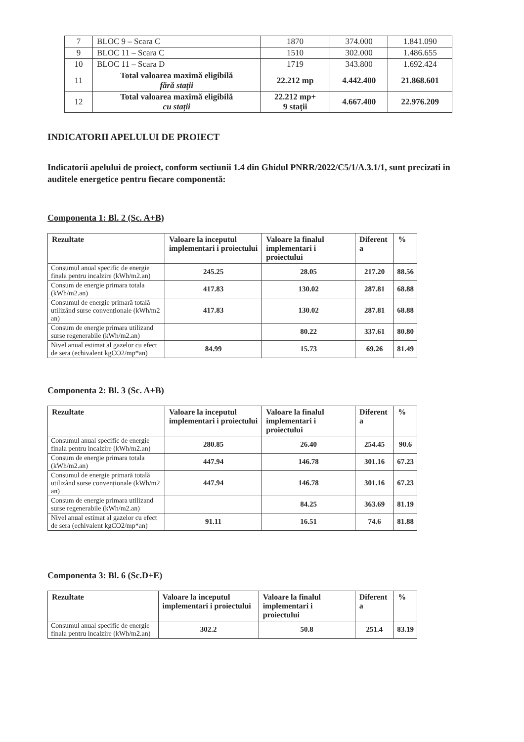| 7 | BLOC 9 – Scara C | 1870 | 374.000 | 1.841.090 |
| 9 | BLOC 11 – Scara C | 1510 | 302.000 | 1.486.655 |
| 10 | BLOC 11 – Scara D | 1719 | 343.800 | 1.692.424 |
| 11 | Total valoarea maximă eligibilă fără stații | 22.212 mp | 4.442.400 | 21.868.601 |
| 12 | Total valoarea maximă eligibilă cu stații | 22.212 mp+ 9 stații | 4.667.400 | 22.976.209 |
INDICATORII APELULUI DE PROIECT
Indicatorii apelului de proiect, conform sectiunii 1.4 din Ghidul PNRR/2022/C5/1/A.3.1/1, sunt precizati in auditele energetice pentru fiecare componentă:
Componenta 1: Bl. 2 (Sc. A+B)
| Rezultate | Valoare la inceputul implementari i proiectului | Valoare la finalul implementari i proiectului | Diferent a | % |
| --- | --- | --- | --- | --- |
| Consumul anual specific de energie finala pentru incalzire (kWh/m2.an) | 245.25 | 28.05 | 217.20 | 88.56 |
| Consum de energie primara totala (kWh/m2.an) | 417.83 | 130.02 | 287.81 | 68.88 |
| Consumul de energie primară totală utilizând surse convenționale (kWh/m2 an) | 417.83 | 130.02 | 287.81 | 68.88 |
| Consum de energie primara utilizand surse regenerabile (kWh/m2.an) | | 80.22 | 337.61 | 80.80 |
| Nivel anual estimat al gazelor cu efect de sera (echivalent kgCO2/mp*an) | 84.99 | 15.73 | 69.26 | 81.49 |
Componenta 2: Bl. 3 (Sc. A+B)
| Rezultate | Valoare la inceputul implementari i proiectului | Valoare la finalul implementari i proiectului | Diferent a | % |
| --- | --- | --- | --- | --- |
| Consumul anual specific de energie finala pentru incalzire (kWh/m2.an) | 280.85 | 26.40 | 254.45 | 90.6 |
| Consum de energie primara totala (kWh/m2.an) | 447.94 | 146.78 | 301.16 | 67.23 |
| Consumul de energie primară totală utilizând surse convenționale (kWh/m2 an) | 447.94 | 146.78 | 301.16 | 67.23 |
| Consum de energie primara utilizand surse regenerabile (kWh/m2.an) | | 84.25 | 363.69 | 81.19 |
| Nivel anual estimat al gazelor cu efect de sera (echivalent kgCO2/mp*an) | 91.11 | 16.51 | 74.6 | 81.88 |
Componenta 3: Bl. 6 (Sc.D+E)
| Rezultate | Valoare la inceputul implementari i proiectului | Valoare la finalul implementari i proiectului | Diferent a | % |
| --- | --- | --- | --- | --- |
| Consumul anual specific de energie finala pentru incalzire (kWh/m2.an) | 302.2 | 50.8 | 251.4 | 83.19 |